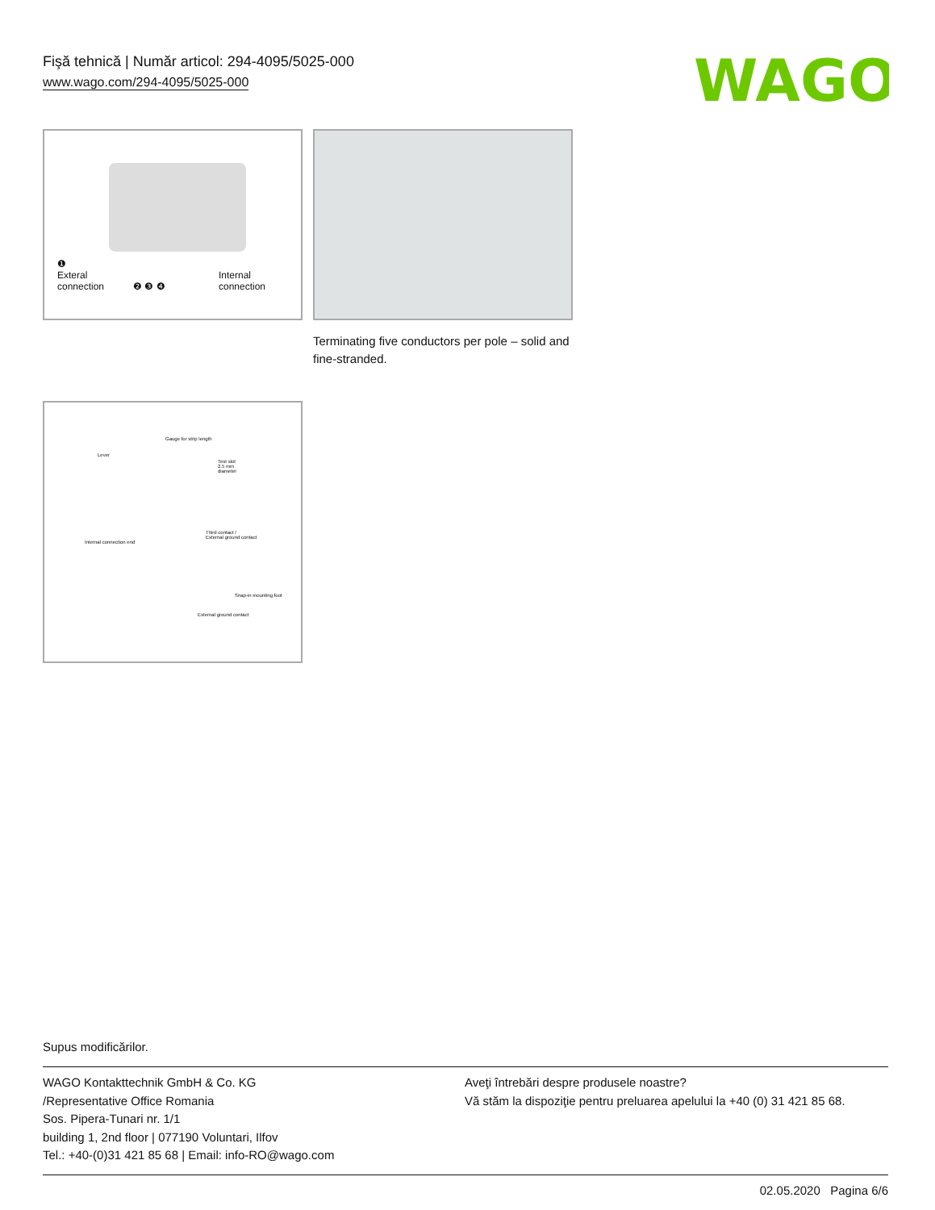Fişă tehnică | Număr articol: 294-4095/5025-000
www.wago.com/294-4095/5025-000
WAGO
❶
Exteral
connection
❷ ❸ ❹
Internal
connection
Terminating five conductors per pole – solid and fine-stranded.
Gauge for strip length
Lever
Test slot
2.5 mm
diameter
Third contact /
External ground contact
Internal connection end
Snap-in mounting foot
External ground contact
Supus modificărilor.
WAGO Kontakttechnik GmbH & Co. KG
/Representative Office Romania
Sos. Pipera-Tunari nr. 1/1
building 1, 2nd floor | 077190 Voluntari, Ilfov
Tel.: +40-(0)31 421 85 68 | Email: info-RO@wago.com
Aveţi întrebări despre produsele noastre?
Vă stăm la dispoziţie pentru preluarea apelului la +40 (0) 31 421 85 68.
02.05.2020 Pagina 6/6